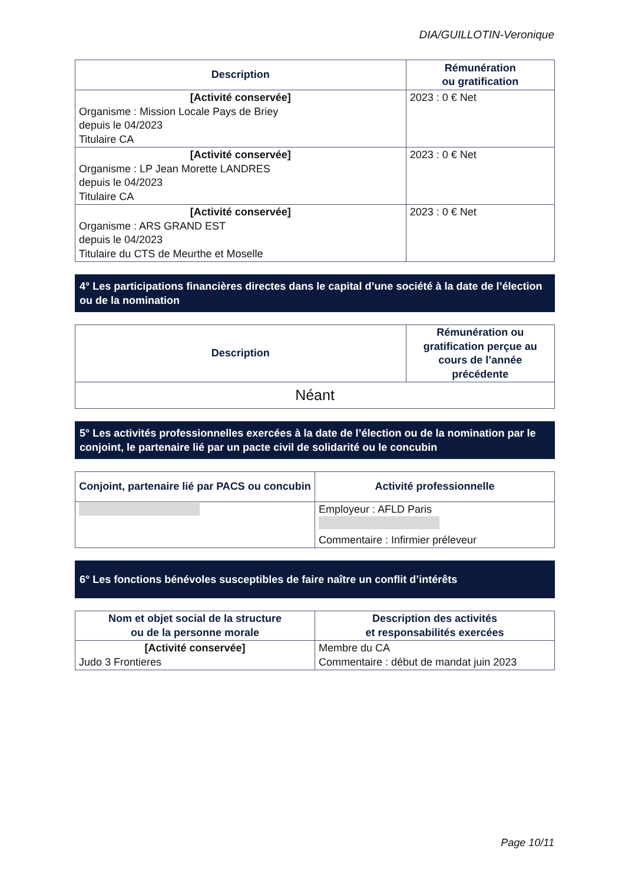DIA/GUILLOTIN-Veronique
| Description | Rémunération ou gratification |
| --- | --- |
| [Activité conservée] Organisme : Mission Locale Pays de Briey depuis le 04/2023 Titulaire CA | 2023 : 0 € Net |
| [Activité conservée] Organisme : LP Jean Morette LANDRES depuis le 04/2023 Titulaire CA | 2023 : 0 € Net |
| [Activité conservée] Organisme : ARS GRAND EST depuis le 04/2023 Titulaire du CTS de Meurthe et Moselle | 2023 : 0 € Net |
4° Les participations financières directes dans le capital d’une société à la date de l’élection ou de la nomination
| Description | Rémunération ou gratification perçue au cours de l’année précédente |
| --- | --- |
| Néant | |
5° Les activités professionnelles exercées à la date de l’élection ou de la nomination par le conjoint, le partenaire lié par un pacte civil de solidarité ou le concubin
| Conjoint, partenaire lié par PACS ou concubin | Activité professionnelle |
| --- | --- |
| | Employeur : AFLD Paris Commentaire : Infirmier préleveur |
6° Les fonctions bénévoles susceptibles de faire naître un conflit d’intérêts
| Nom et objet social de la structure ou de la personne morale | Description des activités et responsabilités exercées |
| --- | --- |
| [Activité conservée] Judo 3 Frontieres | Membre du CA Commentaire : début de mandat juin 2023 |
Page 10/11